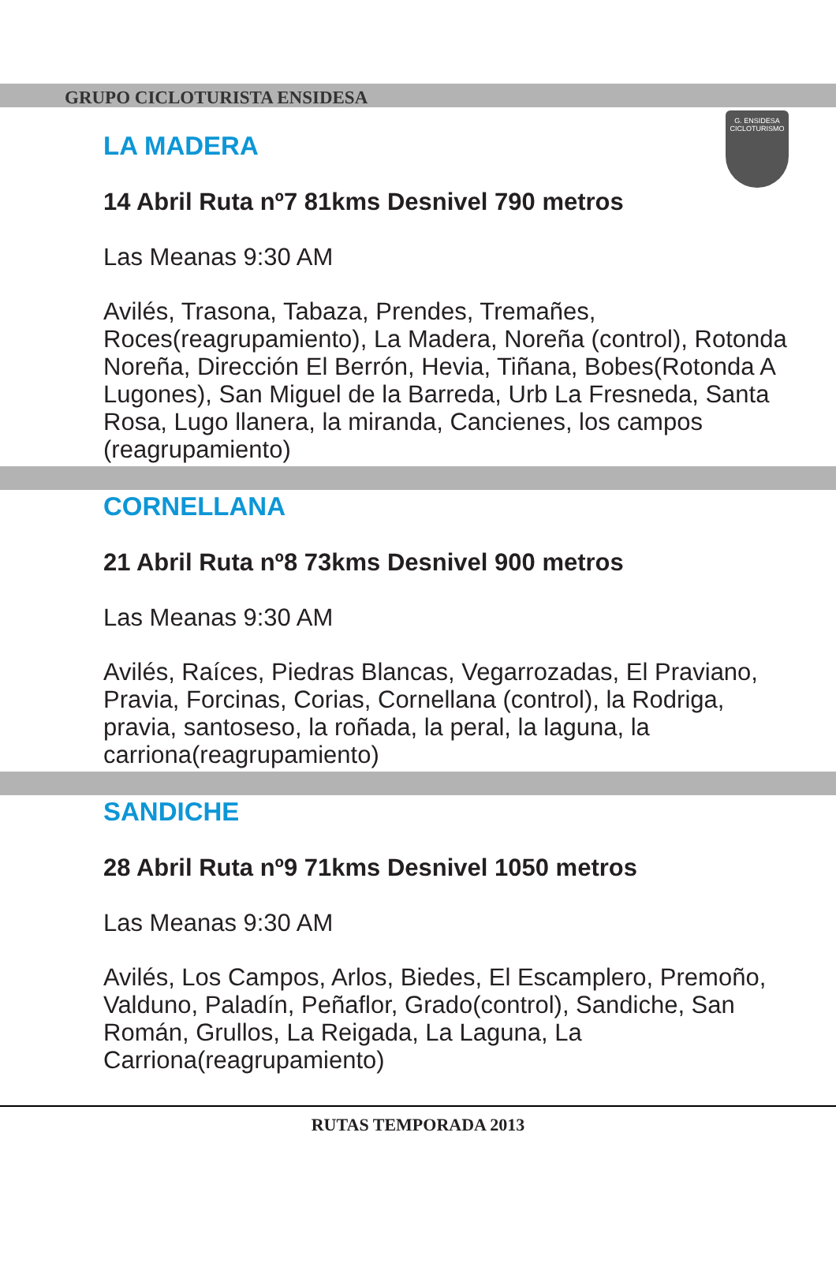G. ENSIDESA
CICLOTURISMO
GRUPO CICLOTURISTA ENSIDESA
LA MADERA
14 Abril Ruta nº7 81kms Desnivel 790 metros
Las Meanas 9:30 AM
Avilés, Trasona, Tabaza, Prendes, Tremañes, Roces(reagrupamiento), La Madera, Noreña (control), Rotonda Noreña, Dirección El Berrón, Hevia, Tiñana, Bobes(Rotonda A Lugones), San Miguel de la Barreda, Urb La Fresneda, Santa Rosa, Lugo llanera, la miranda, Cancienes, los campos (reagrupamiento)
CORNELLANA
21 Abril Ruta nº8 73kms Desnivel 900 metros
Las Meanas 9:30 AM
Avilés, Raíces, Piedras Blancas, Vegarrozadas, El Praviano, Pravia, Forcinas, Corias, Cornellana (control), la Rodriga, pravia, santoseso, la roñada, la peral, la laguna, la carriona(reagrupamiento)
SANDICHE
28 Abril Ruta nº9 71kms Desnivel 1050 metros
Las Meanas 9:30 AM
Avilés, Los Campos, Arlos, Biedes, El Escamplero, Premoño, Valduno, Paladín, Peñaflor, Grado(control), Sandiche, San Román, Grullos, La Reigada, La Laguna, La Carriona(reagrupamiento)
RUTAS TEMPORADA 2013